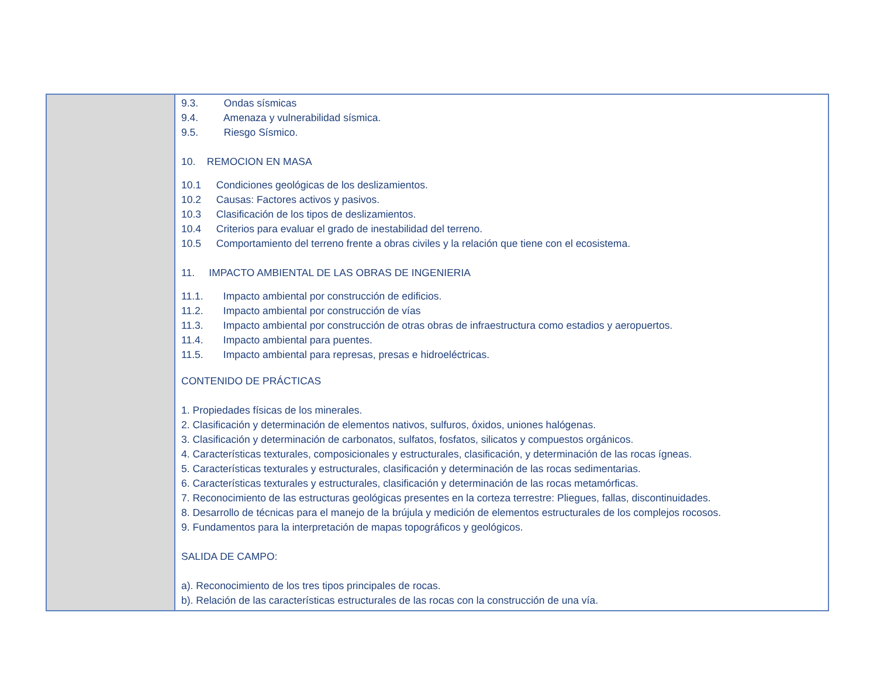| | 9.3. Ondas sísmicas 9.4. Amenaza y vulnerabilidad sísmica. 9.5. Riesgo Sísmico. 10. REMOCION EN MASA 10.1 Condiciones geológicas de los deslizamientos. 10.2 Causas: Factores activos y pasivos. 10.3 Clasificación de los tipos de deslizamientos. 10.4 Criterios para evaluar el grado de inestabilidad del terreno. 10.5 Comportamiento del terreno frente a obras civiles y la relación que tiene con el ecosistema. 11. IMPACTO AMBIENTAL DE LAS OBRAS DE INGENIERIA 11.1. Impacto ambiental por construcción de edificios. 11.2. Impacto ambiental por construcción de vías 11.3. Impacto ambiental por construcción de otras obras de infraestructura como estadios y aeropuertos. 11.4. Impacto ambiental para puentes. 11.5. Impacto ambiental para represas, presas e hidroeléctricas. CONTENIDO DE PRÁCTICAS 1. Propiedades físicas de los minerales. 2. Clasificación y determinación de elementos nativos, sulfuros, óxidos, uniones halógenas. 3. Clasificación y determinación de carbonatos, sulfatos, fosfatos, silicatos y compuestos orgánicos. 4. Características texturales, composicionales y estructurales, clasificación, y determinación de las rocas ígneas. 5. Características texturales y estructurales, clasificación y determinación de las rocas sedimentarias. 6. Características texturales y estructurales, clasificación y determinación de las rocas metamórficas. 7. Reconocimiento de las estructuras geológicas presentes en la corteza terrestre: Pliegues, fallas, discontinuidades. 8. Desarrollo de técnicas para el manejo de la brújula y medición de elementos estructurales de los complejos rocosos. 9. Fundamentos para la interpretación de mapas topográficos y geológicos. SALIDA DE CAMPO: a). Reconocimiento de los tres tipos principales de rocas. b). Relación de las características estructurales de las rocas con la construcción de una vía. |